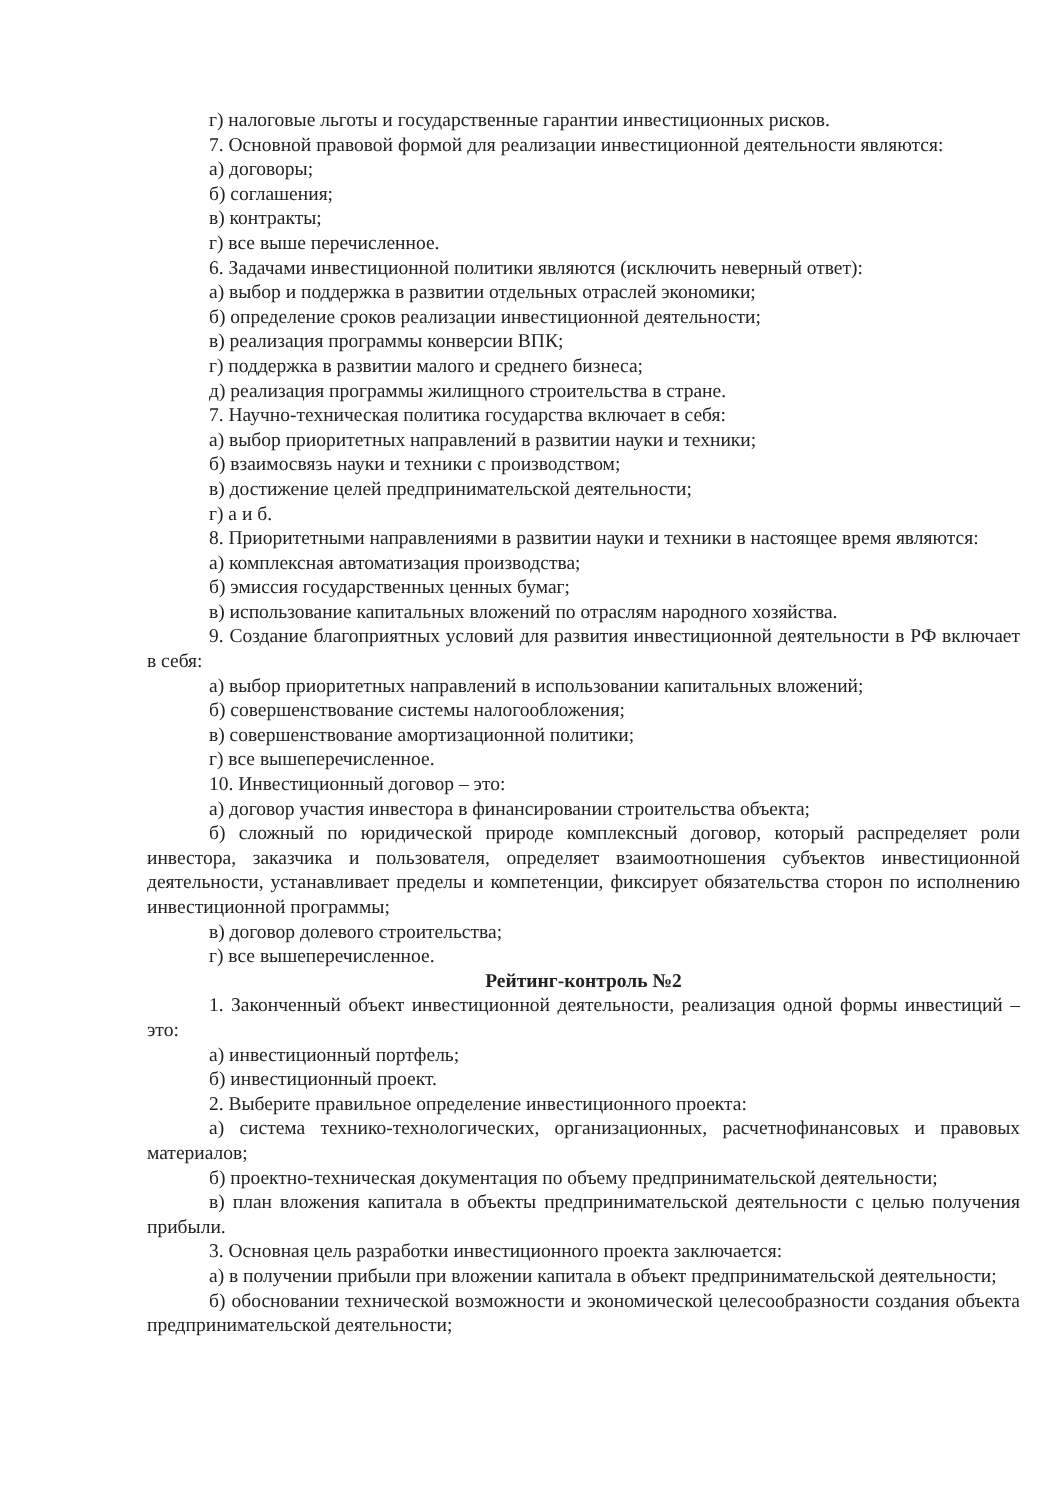г) налоговые льготы и государственные гарантии инвестиционных рисков.
7. Основной правовой формой для реализации инвестиционной деятельности являются:
а) договоры;
б) соглашения;
в) контракты;
г) все выше перечисленное.
6. Задачами инвестиционной политики являются (исключить неверный ответ):
а) выбор и поддержка в развитии отдельных отраслей экономики;
б) определение сроков реализации инвестиционной деятельности;
в) реализация программы конверсии ВПК;
г) поддержка в развитии малого и среднего бизнеса;
д) реализация программы жилищного строительства в стране.
7. Научно-техническая политика государства включает в себя:
а) выбор приоритетных направлений в развитии науки и техники;
б) взаимосвязь науки и техники с производством;
в) достижение целей предпринимательской деятельности;
г) а и б.
8. Приоритетными направлениями в развитии науки и техники в настоящее время являются:
а) комплексная автоматизация производства;
б) эмиссия государственных ценных бумаг;
в) использование капитальных вложений по отраслям народного хозяйства.
9. Создание благоприятных условий для развития инвестиционной деятельности в РФ включает в себя:
а) выбор приоритетных направлений в использовании капитальных вложений;
б) совершенствование системы налогообложения;
в) совершенствование амортизационной политики;
г) все вышеперечисленное.
10. Инвестиционный договор – это:
а) договор участия инвестора в финансировании строительства объекта;
б) сложный по юридической природе комплексный договор, который распределяет роли инвестора, заказчика и пользователя, определяет взаимоотношения субъектов инвестиционной деятельности, устанавливает пределы и компетенции, фиксирует обязательства сторон по исполнению инвестиционной программы;
в) договор долевого строительства;
г) все вышеперечисленное.
Рейтинг-контроль №2
1. Законченный объект инвестиционной деятельности, реализация одной формы инвестиций – это:
а) инвестиционный портфель;
б) инвестиционный проект.
2. Выберите правильное определение инвестиционного проекта:
а) система технико-технологических, организационных, расчетнофинансовых и правовых материалов;
б) проектно-техническая документация по объему предпринимательской деятельности;
в) план вложения капитала в объекты предпринимательской деятельности с целью получения прибыли.
3. Основная цель разработки инвестиционного проекта заключается:
а) в получении прибыли при вложении капитала в объект предпринимательской деятельности;
б) обосновании технической возможности и экономической целесообразности создания объекта предпринимательской деятельности;